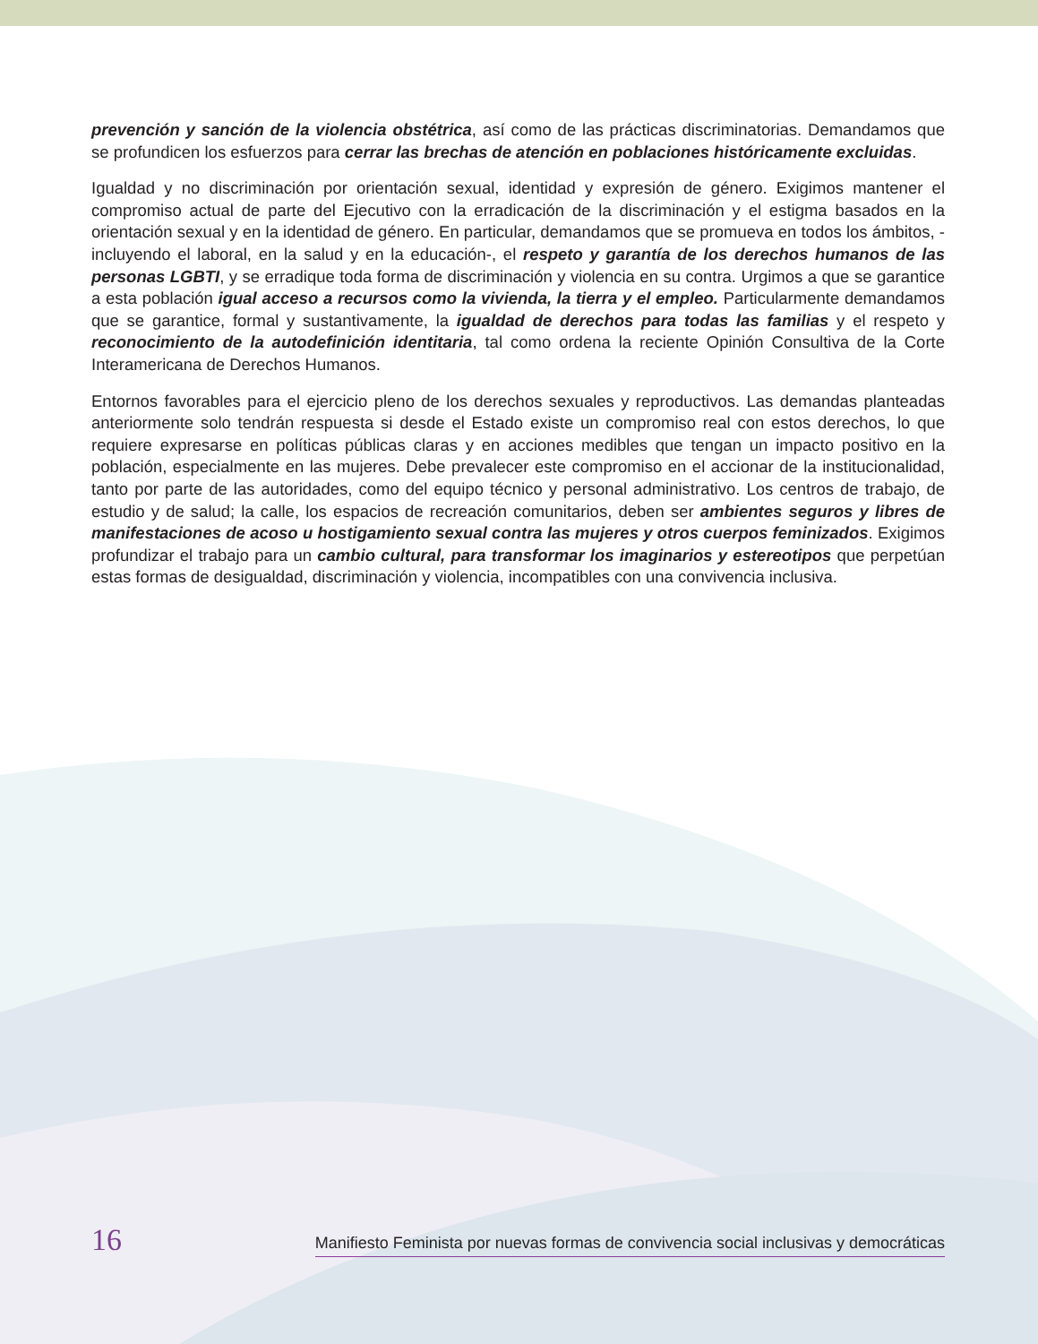prevención y sanción de la violencia obstétrica, así como de las prácticas discriminatorias. Demandamos que se profundicen los esfuerzos para cerrar las brechas de atención en poblaciones históricamente excluidas.
Igualdad y no discriminación por orientación sexual, identidad y expresión de género. Exigimos mantener el compromiso actual de parte del Ejecutivo con la erradicación de la discriminación y el estigma basados en la orientación sexual y en la identidad de género. En particular, demandamos que se promueva en todos los ámbitos, -incluyendo el laboral, en la salud y en la educación-, el respeto y garantía de los derechos humanos de las personas LGBTI, y se erradique toda forma de discriminación y violencia en su contra. Urgimos a que se garantice a esta población igual acceso a recursos como la vivienda, la tierra y el empleo. Particularmente demandamos que se garantice, formal y sustantivamente, la igualdad de derechos para todas las familias y el respeto y reconocimiento de la autodefinición identitaria, tal como ordena la reciente Opinión Consultiva de la Corte Interamericana de Derechos Humanos.
Entornos favorables para el ejercicio pleno de los derechos sexuales y reproductivos. Las demandas planteadas anteriormente solo tendrán respuesta si desde el Estado existe un compromiso real con estos derechos, lo que requiere expresarse en políticas públicas claras y en acciones medibles que tengan un impacto positivo en la población, especialmente en las mujeres. Debe prevalecer este compromiso en el accionar de la institucionalidad, tanto por parte de las autoridades, como del equipo técnico y personal administrativo. Los centros de trabajo, de estudio y de salud; la calle, los espacios de recreación comunitarios, deben ser ambientes seguros y libres de manifestaciones de acoso u hostigamiento sexual contra las mujeres y otros cuerpos feminizados. Exigimos profundizar el trabajo para un cambio cultural, para transformar los imaginarios y estereotipos que perpetúan estas formas de desigualdad, discriminación y violencia, incompatibles con una convivencia inclusiva.
16 Manifiesto Feminista por nuevas formas de convivencia social inclusivas y democráticas